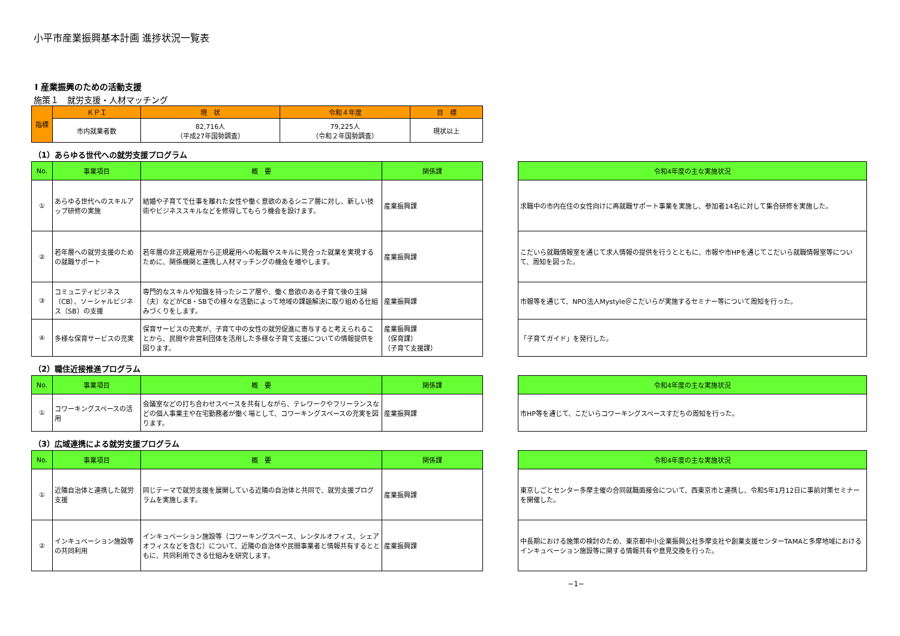小平市産業振興基本計画 進捗状況一覧表
Ⅰ 産業振興のための活動支援
施策１　就労支援・人材マッチング
| 指標 | ＫＰＩ | 現 状 | 令和４年度 | 目 標 |
| --- | --- | --- | --- | --- |
| | 市内就業者数 | 82,716人 （平成27年国勢調査） | 79,225人 （令和２年国勢調査） | 現状以上 |
（1）あらゆる世代への就労支援プログラム
| No. | 事業項目 | 概 要 | 関係課 |
| --- | --- | --- | --- |
| ① | あらゆる世代へのスキルアップ研修の実施 | 結婚や子育てで仕事を離れた女性や働く意欲のあるシニア層に対し、新しい技術やビジネススキルなどを修得してもらう機会を設けます。 | 産業振興課 |
| ② | 若年層への就労支援のための就職サポート | 若年層の非正規雇用から正規雇用への転職やスキルに見合った就業を実現するために、関係機関と連携し人材マッチングの機会を増やします。 | 産業振興課 |
| ③ | コミュニティビジネス（CB）、ソーシャルビジネス（SB）の支援 | 専門的なスキルや知識を持ったシニア層や、働く意欲のある子育て後の主婦（夫）などがCB・SBでの様々な活動によって地域の課題解決に取り組める仕組みづくりをします。 | 産業振興課 |
| ④ | 多様な保育サービスの充実 | 保育サービスの充実が、子育て中の女性の就労促進に寄与すると考えられることから、民間や非営利団体を活用した多様な子育て支援についての情報提供を図ります。 | 産業振興課 （保育課） （子育て支援課） |
| 令和4年度の主な実施状況 |
| --- |
| 求職中の市内在住の女性向けに再就職サポート事業を実施し、参加者14名に対して集合研修を実施した。 |
| こだいら就職情報室を通じて求人情報の提供を行うとともに、市報や市HPを通じてこだいら就職情報室等について、周知を図った。 |
| 市報等を通じて、NPO法人Mystyle＠こだいらが実施するセミナー等について周知を行った。 |
| 「子育てガイド」を発行した。 |
（2）職住近接推進プログラム
| No. | 事業項目 | 概 要 | 関係課 |
| --- | --- | --- | --- |
| ① | コワーキングスペースの活用 | 会議室などの打ち合わせスペースを共有しながら、テレワークやフリーランスなどの個人事業主や在宅勤務者が働く場として、コワーキングスペースの充実を図ります。 | 産業振興課 |
| 令和4年度の主な実施状況 |
| --- |
| 市HP等を通じて、こだいらコワーキングスペースすだちの周知を行った。 |
（3）広域連携による就労支援プログラム
| No. | 事業項目 | 概 要 | 関係課 |
| --- | --- | --- | --- |
| ① | 近隣自治体と連携した就労支援 | 同じテーマで就労支援を展開している近隣の自治体と共同で、就労支援プログラムを実施します。 | 産業振興課 |
| ② | インキュベーション施設等の共同利用 | インキュベーション施設等（コワーキングスペース、レンタルオフィス、シェアオフィスなどを含む）について、近隣の自治体や民間事業者と情報共有するとともに、共同利用できる仕組みを研究します。 | 産業振興課 |
| 令和4年度の主な実施状況 |
| --- |
| 東京しごとセンター多摩主催の合同就職面接会について、西東京市と連携し、令和5年1月12日に事前対策セミナーを開催した。 |
| 中長期における施策の検討のため、東京都中小企業振興公社多摩支社や創業支援センターTAMAと多摩地域におけるインキュベーション施設等に関する情報共有や意見交換を行った。 |
−1−